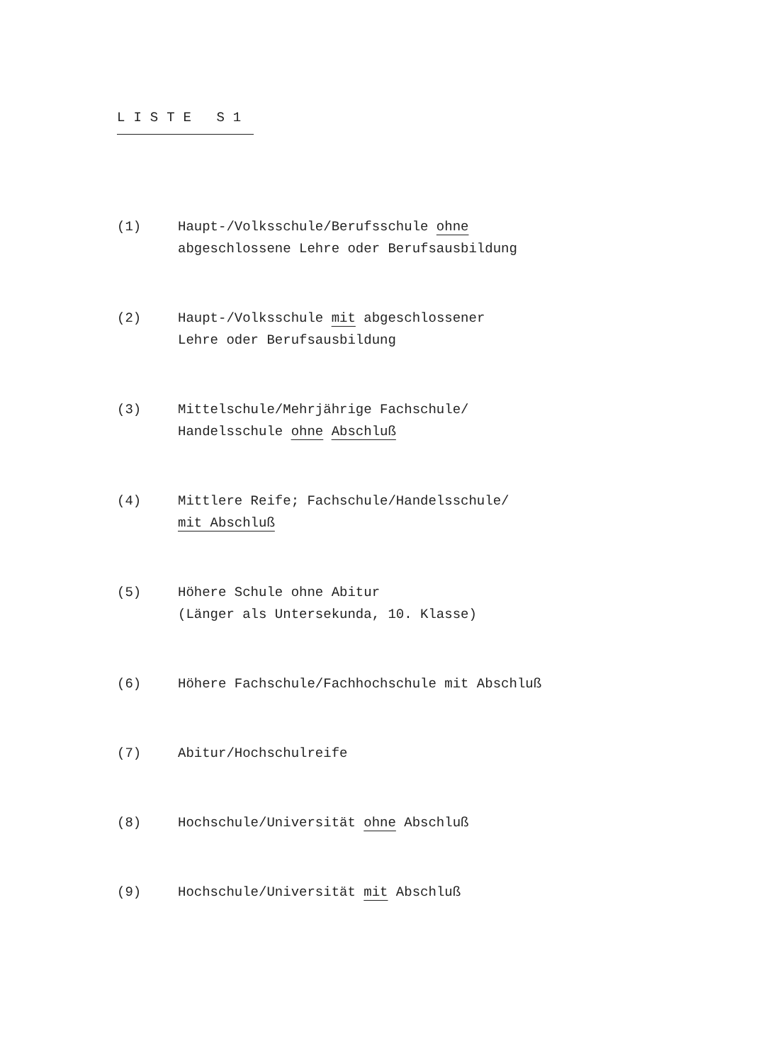LISTE S1
(1) Haupt-/Volksschule/Berufsschule ohne
abgeschlossene Lehre oder Berufsausbildung
(2) Haupt-/Volksschule mit abgeschlossener
Lehre oder Berufsausbildung
(3) Mittelschule/Mehrjährige Fachschule/
Handelsschule ohne Abschluß
(4) Mittlere Reife; Fachschule/Handelsschule/
mit Abschluß
(5) Höhere Schule ohne Abitur
(Länger als Untersekunda, 10. Klasse)
(6) Höhere Fachschule/Fachhochschule mit Abschluß
(7) Abitur/Hochschulreife
(8) Hochschule/Universität ohne Abschluß
(9) Hochschule/Universität mit Abschluß